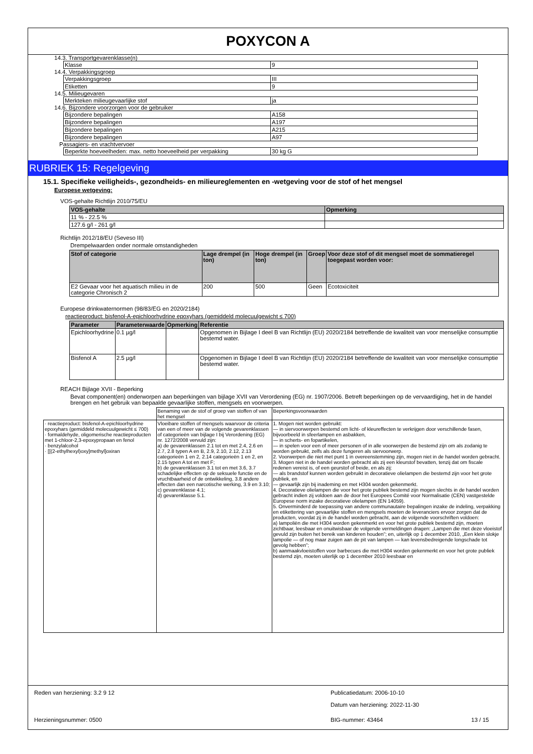POXYCON A
14.3. Transportgevarenklasse(n)
| Klasse | 9 |
14.4. Verpakkingsgroep
| Verpakkingsgroep | III |
| Etiketten | 9 |
14.5. Milieugevaren
| Merkteken milieugevaarlijke stof | ja |
14.6. Bijzondere voorzorgen voor de gebruiker
| Bijzondere bepalingen | A158 |
| Bijzondere bepalingen | A197 |
| Bijzondere bepalingen | A215 |
| Bijzondere bepalingen | A97 |
Passagiers- en vrachtvervoer
| Beperkte hoeveelheden: max. netto hoeveelheid per verpakking | 30 kg G |
RUBRIEK 15: Regelgeving
15.1. Specifieke veiligheids-, gezondheids- en milieureglementen en -wetgeving voor de stof of het mengsel
Europese wetgeving:
VOS-gehalte Richtlijn 2010/75/EU
| VOS-gehalte | Opmerking |
| --- | --- |
| 11 % - 22.5 % | |
| 127.6 g/l - 261 g/l | |
Richtlijn 2012/18/EU (Seveso III)
Drempelwaarden onder normale omstandigheden
| Stof of categorie | Lage drempel (in ton) | Hoge drempel (in ton) | Groep | Voor deze stof of dit mengsel moet de sommatieregel toegepast worden voor: |
| --- | --- | --- | --- | --- |
| E2 Gevaar voor het aquatisch milieu in de categorie Chronisch 2 | 200 | 500 | Geen | Ecotoxiciteit |
Europese drinkwaternormen (98/83/EG en 2020/2184)
reactieproduct: bisfenol-A-epichloorhydrine epoxyhars (gemiddeld molecuulgewicht ≤ 700)
| Parameter | Parameterwaarde | Opmerking | Referentie |
| --- | --- | --- | --- |
| Epichloorhydrine | 0.1 µg/l | | Opgenomen in Bijlage I deel B van Richtlijn (EU) 2020/2184 betreffende de kwaliteit van voor menselijke consumptie bestemd water. |
| Bisfenol A | 2.5 µg/l | | Opgenomen in Bijlage I deel B van Richtlijn (EU) 2020/2184 betreffende de kwaliteit van voor menselijke consumptie bestemd water. |
REACH Bijlage XVII - Beperking
Bevat component(en) onderworpen aan beperkingen van bijlage XVII van Verordening (EG) nr. 1907/2006. Betreft beperkingen op de vervaardiging, het in de handel brengen en het gebruik van bepaalde gevaarlijke stoffen, mengsels en voorwerpen.
| | Benaming van de stof of groep van stoffen of van het mengsel | Beperkingsvoorwaarden |
| · reactieproduct: bisfenol-A-epichloorhydrine epoxyhars (gemiddeld molecuulgewicht ≤ 700) · formaldehyde, oligomerische reactieproducten met 1-chloor-2,3-epoxypropaan en fenol · benzylalcohol · [[(2-ethylhexyl)oxy]methyl]oxiran | Vloeibare stoffen of mengsels waarvoor de criteria van een of meer van de volgende gevarenklassen of categorieën van bijlage I bij Verordening (EG) nr. 1272/2008 vervuld zijn: a) de gevarenklassen 2.1 tot en met 2.4, 2.6 en 2.7, 2.8 typen A en B, 2.9, 2.10, 2.12, 2.13 categorieën 1 en 2, 2.14 categorieën 1 en 2, en 2.15 typen A tot en met F; b) de gevarenklassen 3.1 tot en met 3.6, 3.7 schadelijke effecten op de seksuele functie en de vruchtbaarheid of de ontwikkeling, 3.8 andere effecten dan een narcotische werking, 3.9 en 3.10; c) gevarenklasse 4.1; d) gevarenklasse 5.1. | 1. Mogen niet worden gebruikt: — in siervoorwerpen bestemd om licht- of kleureffecten te verkrijgen door verschillende fasen, bijvoorbeeld in sfeerlampen en asbakken, — in scherts- en fopartikelen, — in spelen voor een of meer personen of in alle voorwerpen die bestemd zijn om als zodanig te worden gebruikt, zelfs als deze fungeren als siervoorwerp. 2. Voorwerpen die niet met punt 1 in overeenstemming zijn, mogen niet in de handel worden gebracht. 3. Mogen niet in de handel worden gebracht als zij een kleurstof bevatten, tenzij dat om fiscale redenen vereist is, of een geurstof of beide, en als zij: — als brandstof kunnen worden gebruikt in decoratieve olielampen die bestemd zijn voor het grote publiek, en — gevaarlijk zijn bij inademing en met H304 worden gekenmerkt. 4. Decoratieve olielampen die voor het grote publiek bestemd zijn mogen slechts in de handel worden gebracht indien zij voldoen aan de door het Europees Comité voor Normalisatie (CEN) vastgestelde Europese norm inzake decoratieve olielampen (EN 14059). 5. Onverminderd de toepassing van andere communautaire bepalingen inzake de indeling, verpakking en etikettering van gevaarlijke stoffen en mengsels moeten de leveranciers ervoor zorgen dat de producten, voordat zij in de handel worden gebracht, aan de volgende voorschriften voldoen: a) lampoliën die met H304 worden gekenmerkt en voor het grote publiek bestemd zijn, moeten zichtbaar, leesbaar en onuitwisbaar de volgende vermeldingen dragen: „Lampen die met deze vloeistof gevuld zijn buiten het bereik van kinderen houden”; en, uiterlijk op 1 december 2010, „Een klein slokje lampolie — of nog maar zuigen aan de pit van lampen — kan levensbedreigende longschade tot gevolg hebben”; b) aanmaakvloeistoffen voor barbecues die met H304 worden gekenmerkt en voor het grote publiek bestemd zijn, moeten uiterlijk op 1 december 2010 leesbaar en |
Reden van herziening: 3.2 9 12 Publicatiedatum: 2006-10-10
Datum van herziening: 2022-11-30
Herzieningsnummer: 0500 BIG-nummer: 43464 13 / 15